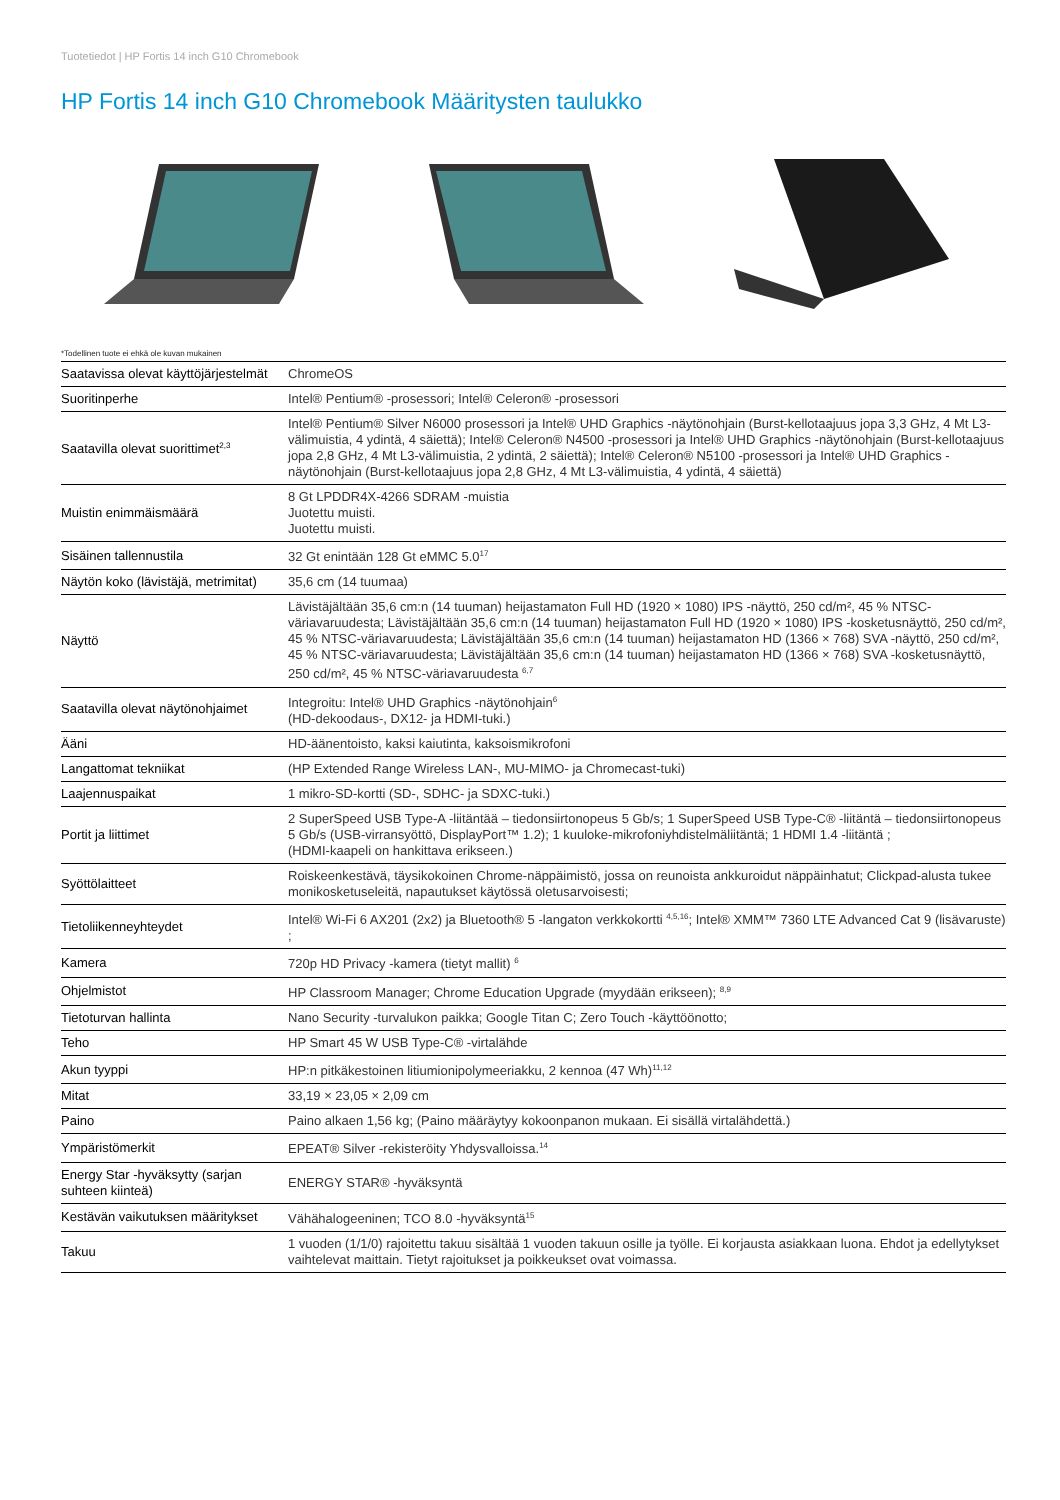Tuotetiedot | HP Fortis 14 inch G10 Chromebook
HP Fortis 14 inch G10 Chromebook Määritysten taulukko
*Todellinen tuote ei ehkä ole kuvan mukainen
| Saatavissa olevat käyttöjärjestelmät | ChromeOS |
| Suoritinperhe | Intel® Pentium® -prosessori; Intel® Celeron® -prosessori |
| Saatavilla olevat suorittimet<sup>2,3</sup> | Intel® Pentium® Silver N6000 prosessori ja Intel® UHD Graphics -näytönohjain (Burst-kellotaajuus jopa 3,3 GHz, 4 Mt L3-välimuistia, 4 ydintä, 4 säiettä); Intel® Celeron® N4500 -prosessori ja Intel® UHD Graphics -näytönohjain (Burst-kellotaajuus jopa 2,8 GHz, 4 Mt L3-välimuistia, 2 ydintä, 2 säiettä); Intel® Celeron® N5100 -prosessori ja Intel® UHD Graphics -näytönohjain (Burst-kellotaajuus jopa 2,8 GHz, 4 Mt L3-välimuistia, 4 ydintä, 4 säiettä) |
| Muistin enimmäismäärä | 8 Gt LPDDR4X-4266 SDRAM -muistia Juotettu muisti. Juotettu muisti. |
| Sisäinen tallennustila | 32 Gt enintään 128 Gt eMMC 5.0<sup>17</sup> |
| Näytön koko (lävistäjä, metrimitat) | 35,6 cm (14 tuumaa) |
| Näyttö | Lävistäjältään 35,6 cm:n (14 tuuman) heijastamaton Full HD (1920 × 1080) IPS -näyttö, 250 cd/m², 45 % NTSC-väriavaruudesta; Lävistäjältään 35,6 cm:n (14 tuuman) heijastamaton Full HD (1920 × 1080) IPS -kosketusnäyttö, 250 cd/m², 45 % NTSC-väriavaruudesta; Lävistäjältään 35,6 cm:n (14 tuuman) heijastamaton HD (1366 × 768) SVA -näyttö, 250 cd/m², 45 % NTSC-väriavaruudesta; Lävistäjältään 35,6 cm:n (14 tuuman) heijastamaton HD (1366 × 768) SVA -kosketusnäyttö, 250 cd/m², 45 % NTSC-väriavaruudesta <sup>6,7</sup> |
| Saatavilla olevat näytönohjaimet | Integroitu: Intel® UHD Graphics -näytönohjain<sup>6</sup> (HD-dekoodaus-, DX12- ja HDMI-tuki.) |
| Ääni | HD-äänentoisto, kaksi kaiutinta, kaksoismikrofoni |
| Langattomat tekniikat | (HP Extended Range Wireless LAN-, MU-MIMO- ja Chromecast-tuki) |
| Laajennuspaikat | 1 mikro-SD-kortti (SD-, SDHC- ja SDXC-tuki.) |
| Portit ja liittimet | 2 SuperSpeed USB Type-A -liitäntää – tiedonsiirtonopeus 5 Gb/s; 1 SuperSpeed USB Type-C® -liitäntä – tiedonsiirtonopeus 5 Gb/s (USB-virransyöttö, DisplayPort™ 1.2); 1 kuuloke-mikrofoniyhdistelmäliitäntä; 1 HDMI 1.4 -liitäntä ; (HDMI-kaapeli on hankittava erikseen.) |
| Syöttölaitteet | Roiskeenkestävä, täysikokoinen Chrome-näppäimistö, jossa on reunoista ankkuroidut näppäinhatut; Clickpad-alusta tukee monikosketuseleitä, napautukset käytössä oletusarvoisesti; |
| Tietoliikenneyhteydet | Intel® Wi-Fi 6 AX201 (2x2) ja Bluetooth® 5 -langaton verkkokortti <sup>4,5,16</sup>; Intel® XMM™ 7360 LTE Advanced Cat 9 (lisävaruste) ; |
| Kamera | 720p HD Privacy -kamera (tietyt mallit) <sup>6</sup> |
| Ohjelmistot | HP Classroom Manager; Chrome Education Upgrade (myydään erikseen); <sup>8,9</sup> |
| Tietoturvan hallinta | Nano Security -turvalukon paikka; Google Titan C; Zero Touch -käyttöönotto; |
| Teho | HP Smart 45 W USB Type-C® -virtalähde |
| Akun tyyppi | HP:n pitkäkestoinen litiumionipolymeeriakku, 2 kennoa (47 Wh)<sup>11,12</sup> |
| Mitat | 33,19 × 23,05 × 2,09 cm |
| Paino | Paino alkaen 1,56 kg; (Paino määräytyy kokoonpanon mukaan. Ei sisällä virtalähdettä.) |
| Ympäristömerkit | EPEAT® Silver -rekisteröity Yhdysvalloissa.<sup>14</sup> |
| Energy Star -hyväksytty (sarjan suhteen kiinteä) | ENERGY STAR® -hyväksyntä |
| Kestävän vaikutuksen määritykset | Vähähalogeeninen; TCO 8.0 -hyväksyntä<sup>15</sup> |
| Takuu | 1 vuoden (1/1/0) rajoitettu takuu sisältää 1 vuoden takuun osille ja työlle. Ei korjausta asiakkaan luona. Ehdot ja edellytykset vaihtelevat maittain. Tietyt rajoitukset ja poikkeukset ovat voimassa. |